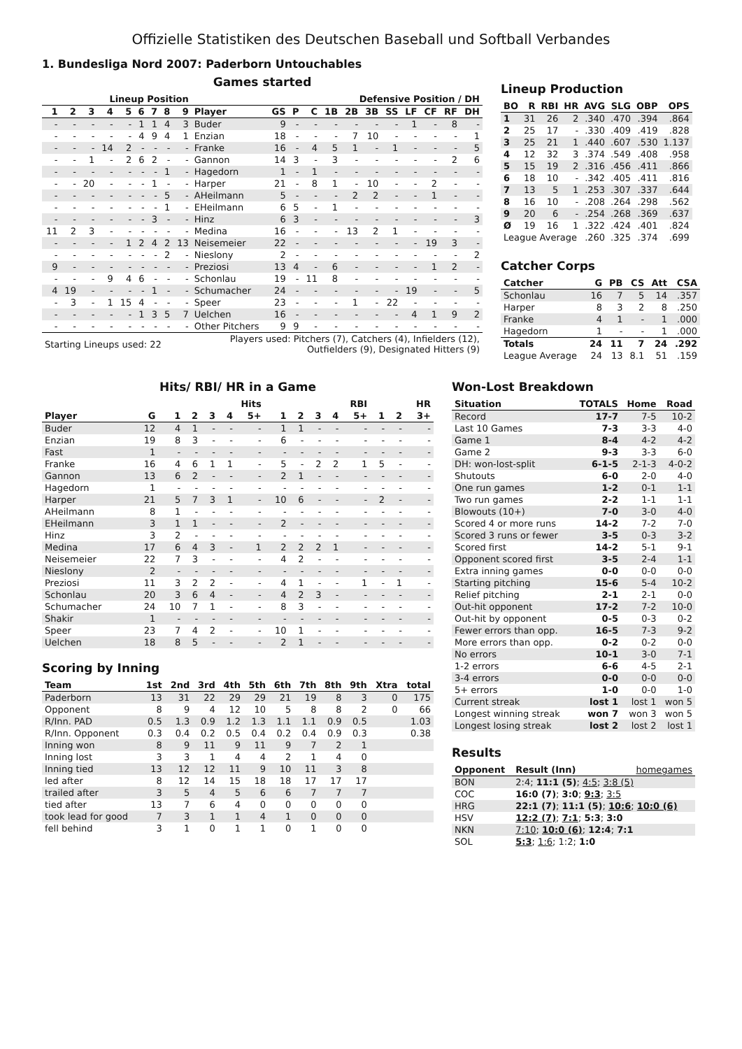Offizielle Statistiken des Deutschen Baseball und Softball Verbandes
1. Bundesliga Nord 2007: Paderborn Untouchables
Games started
| Lineup Position | | | | | | | | | | Defensive Position / DH | | | | | | | | | | |
| --- | --- | --- | --- | --- | --- | --- | --- | --- | --- | --- | --- | --- | --- | --- | --- | --- | --- | --- | --- | --- |
| 1 | 2 | 3 | 4 | 5 | 6 | 7 | 8 | 9 | Player | GS | P | C | 1B | 2B | 3B | SS | LF | CF | RF | DH |
| - | - | - | - | - | 1 | 1 | 4 | 3 | Buder | 9 | - | - | - | - | - | - | 1 | - | 8 | - |
| - | - | - | - | - | 4 | 9 | 4 | 1 | Enzian | 18 | - | - | - | 7 | 10 | - | - | - | - | 1 |
| - | - | - | 14 | 2 | - | - | - | - | Franke | 16 | - | 4 | 5 | 1 | - | 1 | - | - | - | 5 |
| - | - | 1 | - | 2 | 6 | 2 | - | - | Gannon | 14 | 3 | - | 3 | - | - | - | - | - | 2 | 6 |
| - | - | - | - | - | - | - | 1 | - | Hagedorn | 1 | - | 1 | - | - | - | - | - | - | - | - |
| - | - | 20 | - | - | - | 1 | - | - | Harper | 21 | - | 8 | 1 | - | 10 | - | - | 2 | - | - |
| - | - | - | - | - | - | - | 5 | - | AHeilmann | 5 | - | - | - | 2 | 2 | - | - | 1 | - | - |
| - | - | - | - | - | - | - | 1 | - | EHeilmann | 6 | 5 | - | 1 | - | - | - | - | - | - | - |
| - | - | - | - | - | - | 3 | - | - | Hinz | 6 | 3 | - | - | - | - | - | - | - | - | 3 |
| 11 | 2 | 3 | - | - | - | - | - | - | Medina | 16 | - | - | - | 13 | 2 | 1 | - | - | - | - |
| - | - | - | - | 1 | 2 | 4 | 2 | 13 | Neisemeier | 22 | - | - | - | - | - | - | - | 19 | 3 | - |
| - | - | - | - | - | - | - | 2 | - | Nieslony | 2 | - | - | - | - | - | - | - | - | - | 2 |
| 9 | - | - | - | - | - | - | - | - | Preziosi | 13 | 4 | - | 6 | - | - | - | - | 1 | 2 | - |
| - | - | - | 9 | 4 | 6 | - | - | - | Schonlau | 19 | - | 11 | 8 | - | - | - | - | - | - | - |
| 4 | 19 | - | - | - | - | 1 | - | - | Schumacher | 24 | - | - | - | - | - | - | 19 | - | - | 5 |
| - | 3 | - | 1 | 15 | 4 | - | - | - | Speer | 23 | - | - | - | 1 | - | 22 | - | - | - | - |
| - | - | - | - | - | 1 | 3 | 5 | 7 | Uelchen | 16 | - | - | - | - | - | - | 4 | 1 | 9 | 2 |
| - | - | - | - | - | - | - | - | - | Other Pitchers | 9 | 9 | - | - | - | - | - | - | - | - | - |
| Starting Lineups used: 22 | | | | | | | | | Players used: Pitchers (7), Catchers (4), Infielders (12), Outfielders (9), Designated Hitters (9) | | | | | | | | | | | |
Lineup Production
| BO | R | RBI | HR | AVG | SLG | OBP | OPS |
| --- | --- | --- | --- | --- | --- | --- | --- |
| 1 | 31 | 26 | 2 | .340 | .470 | .394 | .864 |
| 2 | 25 | 17 | - | .330 | .409 | .419 | .828 |
| 3 | 25 | 21 | 1 | .440 | .607 | .530 | 1.137 |
| 4 | 12 | 32 | 3 | .374 | .549 | .408 | .958 |
| 5 | 15 | 19 | 2 | .316 | .456 | .411 | .866 |
| 6 | 18 | 10 | - | .342 | .405 | .411 | .816 |
| 7 | 13 | 5 | 1 | .253 | .307 | .337 | .644 |
| 8 | 16 | 10 | - | .208 | .264 | .298 | .562 |
| 9 | 20 | 6 | - | .254 | .268 | .369 | .637 |
| Ø | 19 | 16 | 1 | .322 | .424 | .401 | .824 |
| League Average | | | | .260 | .325 | .374 | .699 |
Catcher Corps
| Catcher | G | PB | CS | Att | CSA |
| --- | --- | --- | --- | --- | --- |
| Schonlau | 16 | 7 | 5 | 14 | .357 |
| Harper | 8 | 3 | 2 | 8 | .250 |
| Franke | 4 | 1 | - | 1 | .000 |
| Hagedorn | 1 | - | - | 1 | .000 |
| Totals | 24 | 11 | 7 | 24 | .292 |
| League Average | 24 | 13 | 8.1 | 51 | .159 |
Hits/ RBI/ HR in a Game
| | | Hits | | | | | RBI | | | | | HR | | |
| --- | --- | --- | --- | --- | --- | --- | --- | --- | --- | --- | --- | --- | --- | --- |
| Player | G | 1 | 2 | 3 | 4 | 5+ | 1 | 2 | 3 | 4 | 5+ | 1 | 2 | 3+ |
| Buder | 12 | 4 | 1 | - | - | - | 1 | 1 | - | - | - | - | - | - |
| Enzian | 19 | 8 | 3 | - | - | - | 6 | - | - | - | - | - | - | - |
| Fast | 1 | - | - | - | - | - | - | - | - | - | - | - | - | - |
| Franke | 16 | 4 | 6 | 1 | 1 | - | 5 | - | 2 | 2 | 1 | 5 | - | - |
| Gannon | 13 | 6 | 2 | - | - | - | 2 | 1 | - | - | - | - | - | - |
| Hagedorn | 1 | - | - | - | - | - | - | - | - | - | - | - | - | - |
| Harper | 21 | 5 | 7 | 3 | 1 | - | 10 | 6 | - | - | - | 2 | - | - |
| AHeilmann | 8 | 1 | - | - | - | - | - | - | - | - | - | - | - | - |
| EHeilmann | 3 | 1 | 1 | - | - | - | 2 | - | - | - | - | - | - | - |
| Hinz | 3 | 2 | - | - | - | - | - | - | - | - | - | - | - | - |
| Medina | 17 | 6 | 4 | 3 | - | 1 | 2 | 2 | 2 | 1 | - | - | - | - |
| Neisemeier | 22 | 7 | 3 | - | - | - | 4 | 2 | - | - | - | - | - | - |
| Nieslony | 2 | - | - | - | - | - | - | - | - | - | - | - | - | - |
| Preziosi | 11 | 3 | 2 | 2 | - | - | 4 | 1 | - | - | 1 | - | 1 | - |
| Schonlau | 20 | 3 | 6 | 4 | - | - | 4 | 2 | 3 | - | - | - | - | - |
| Schumacher | 24 | 10 | 7 | 1 | - | - | 8 | 3 | - | - | - | - | - | - |
| Shakir | 1 | - | - | - | - | - | - | - | - | - | - | - | - | - |
| Speer | 23 | 7 | 4 | 2 | - | - | 10 | 1 | - | - | - | - | - | - |
| Uelchen | 18 | 8 | 5 | - | - | - | 2 | 1 | - | - | - | - | - | - |
Scoring by Inning
| Team | 1st | 2nd | 3rd | 4th | 5th | 6th | 7th | 8th | 9th | Xtra | total |
| --- | --- | --- | --- | --- | --- | --- | --- | --- | --- | --- | --- |
| Paderborn | 13 | 31 | 22 | 29 | 29 | 21 | 19 | 8 | 3 | 0 | 175 |
| Opponent | 8 | 9 | 4 | 12 | 10 | 5 | 8 | 8 | 2 | 0 | 66 |
| R/Inn. PAD | 0.5 | 1.3 | 0.9 | 1.2 | 1.3 | 1.1 | 1.1 | 0.9 | 0.5 | | 1.03 |
| R/Inn. Opponent | 0.3 | 0.4 | 0.2 | 0.5 | 0.4 | 0.2 | 0.4 | 0.9 | 0.3 | | 0.38 |
| Inning won | 8 | 9 | 11 | 9 | 11 | 9 | 7 | 2 | 1 | | |
| Inning lost | 3 | 3 | 1 | 4 | 4 | 2 | 1 | 4 | 0 | | |
| Inning tied | 13 | 12 | 12 | 11 | 9 | 10 | 11 | 3 | 8 | | |
| led after | 8 | 12 | 14 | 15 | 18 | 18 | 17 | 17 | 17 | | |
| trailed after | 3 | 5 | 4 | 5 | 6 | 6 | 7 | 7 | 7 | | |
| tied after | 13 | 7 | 6 | 4 | 0 | 0 | 0 | 0 | 0 | | |
| took lead for good | 7 | 3 | 1 | 1 | 4 | 1 | 0 | 0 | 0 | | |
| fell behind | 3 | 1 | 0 | 1 | 1 | 0 | 1 | 0 | 0 | | |
Won-Lost Breakdown
| Situation | TOTALS | Home | Road |
| --- | --- | --- | --- |
| Record | 17-7 | 7-5 | 10-2 |
| Last 10 Games | 7-3 | 3-3 | 4-0 |
| Game 1 | 8-4 | 4-2 | 4-2 |
| Game 2 | 9-3 | 3-3 | 6-0 |
| DH: won-lost-split | 6-1-5 | 2-1-3 | 4-0-2 |
| Shutouts | 6-0 | 2-0 | 4-0 |
| One run games | 1-2 | 0-1 | 1-1 |
| Two run games | 2-2 | 1-1 | 1-1 |
| Blowouts (10+) | 7-0 | 3-0 | 4-0 |
| Scored 4 or more runs | 14-2 | 7-2 | 7-0 |
| Scored 3 runs or fewer | 3-5 | 0-3 | 3-2 |
| Scored first | 14-2 | 5-1 | 9-1 |
| Opponent scored first | 3-5 | 2-4 | 1-1 |
| Extra inning games | 0-0 | 0-0 | 0-0 |
| Starting pitching | 15-6 | 5-4 | 10-2 |
| Relief pitching | 2-1 | 2-1 | 0-0 |
| Out-hit opponent | 17-2 | 7-2 | 10-0 |
| Out-hit by opponent | 0-5 | 0-3 | 0-2 |
| Fewer errors than opp. | 16-5 | 7-3 | 9-2 |
| More errors than opp. | 0-2 | 0-2 | 0-0 |
| No errors | 10-1 | 3-0 | 7-1 |
| 1-2 errors | 6-6 | 4-5 | 2-1 |
| 3-4 errors | 0-0 | 0-0 | 0-0 |
| 5+ errors | 1-0 | 0-0 | 1-0 |
| Current streak | lost 1 | lost 1 | won 5 |
| Longest winning streak | won 7 | won 3 | won 5 |
| Longest losing streak | lost 2 | lost 2 | lost 1 |
Results
| Opponent | Result (Inn) | homegames |
| --- | --- | --- |
| BON | 2:4; 11:1 (5) ; 4:5 ; 3:8 (5) | |
| COC | 16:0 (7) ; 3:0 ; 9:3 ; 3:5 | |
| HRG | 22:1 (7) ; 11:1 (5) ; 10:6 ; 10:0 (6) | |
| HSV | 12:2 (7) ; 7:1 ; 5:3 ; 3:0 | |
| NKN | 7:10 ; 10:0 (6) ; 12:4 ; 7:1 | |
| SOL | 5:3 ; 1:6 ; 1:2; 1:0 | |